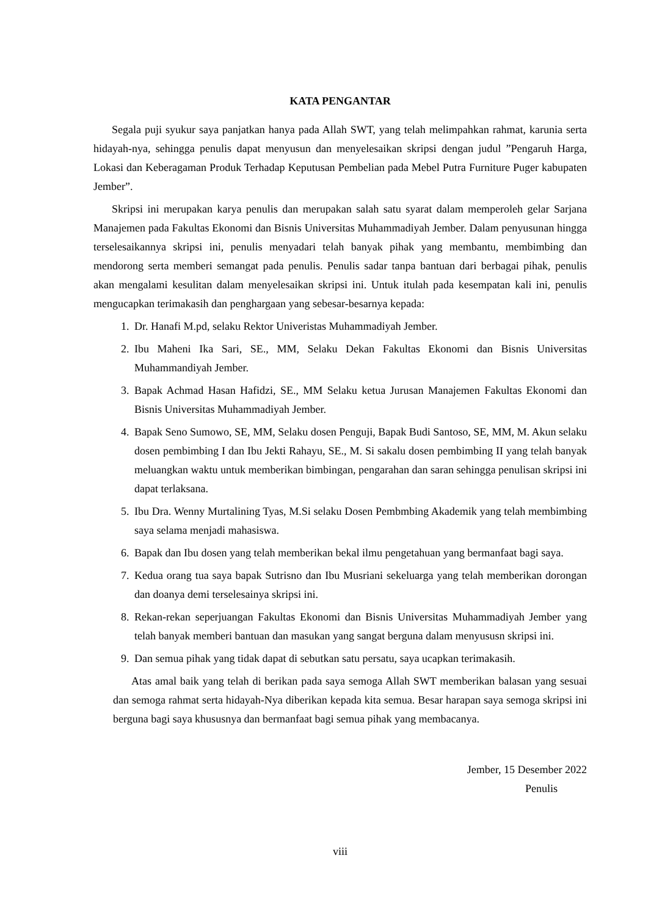KATA PENGANTAR
Segala puji syukur saya panjatkan hanya pada Allah SWT, yang telah melimpahkan rahmat, karunia serta hidayah-nya, sehingga penulis dapat menyusun dan menyelesaikan skripsi dengan judul ”Pengaruh Harga, Lokasi dan Keberagaman Produk Terhadap Keputusan Pembelian pada Mebel Putra Furniture Puger kabupaten Jember”.
Skripsi ini merupakan karya penulis dan merupakan salah satu syarat dalam memperoleh gelar Sarjana Manajemen pada Fakultas Ekonomi dan Bisnis Universitas Muhammadiyah Jember. Dalam penyusunan hingga terselesaikannya skripsi ini, penulis menyadari telah banyak pihak yang membantu, membimbing dan mendorong serta memberi semangat pada penulis. Penulis sadar tanpa bantuan dari berbagai pihak, penulis akan mengalami kesulitan dalam menyelesaikan skripsi ini. Untuk itulah pada kesempatan kali ini, penulis mengucapkan terimakasih dan penghargaan yang sebesar-besarnya kepada:
1. Dr. Hanafi M.pd, selaku Rektor Univeristas Muhammadiyah Jember.
2. Ibu Maheni Ika Sari, SE., MM, Selaku Dekan Fakultas Ekonomi dan Bisnis Universitas Muhammandiyah Jember.
3. Bapak Achmad Hasan Hafidzi, SE., MM Selaku ketua Jurusan Manajemen Fakultas Ekonomi dan Bisnis Universitas Muhammadiyah Jember.
4. Bapak Seno Sumowo, SE, MM, Selaku dosen Penguji, Bapak Budi Santoso, SE, MM, M. Akun selaku dosen pembimbing I dan Ibu Jekti Rahayu, SE., M. Si sakalu dosen pembimbing II yang telah banyak meluangkan waktu untuk memberikan bimbingan, pengarahan dan saran sehingga penulisan skripsi ini dapat terlaksana.
5. Ibu Dra. Wenny Murtalining Tyas, M.Si selaku Dosen Pembmbing Akademik yang telah membimbing saya selama menjadi mahasiswa.
6. Bapak dan Ibu dosen yang telah memberikan bekal ilmu pengetahuan yang bermanfaat bagi saya.
7. Kedua orang tua saya bapak Sutrisno dan Ibu Musriani sekeluarga yang telah memberikan dorongan dan doanya demi terselesainya skripsi ini.
8. Rekan-rekan seperjuangan Fakultas Ekonomi dan Bisnis Universitas Muhammadiyah Jember yang telah banyak memberi bantuan dan masukan yang sangat berguna dalam menyususn skripsi ini.
9. Dan semua pihak yang tidak dapat di sebutkan satu persatu, saya ucapkan terimakasih.
Atas amal baik yang telah di berikan pada saya semoga Allah SWT memberikan balasan yang sesuai dan semoga rahmat serta hidayah-Nya diberikan kepada kita semua. Besar harapan saya semoga skripsi ini berguna bagi saya khususnya dan bermanfaat bagi semua pihak yang membacanya.
Jember, 15 Desember 2022
Penulis
viii